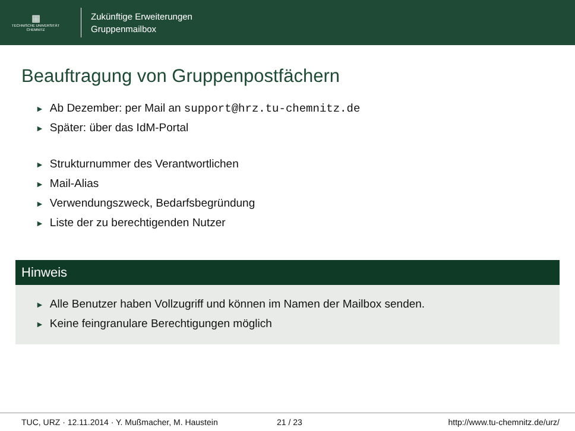▦
TECHNISCHE UNIVERSITÄT
CHEMNITZ
Zukünftige Erweiterungen
Gruppenmailbox
Beauftragung von Gruppenpostfächern
► Ab Dezember: per Mail an support@hrz.tu-chemnitz.de
► Später: über das IdM-Portal
► Strukturnummer des Verantwortlichen
► Mail-Alias
► Verwendungszweck, Bedarfsbegründung
► Liste der zu berechtigenden Nutzer
Hinweis
► Alle Benutzer haben Vollzugriff und können im Namen der Mailbox senden.
► Keine feingranulare Berechtigungen möglich
TUC, URZ · 12.11.2014 · Y. Mußmacher, M. Haustein 21 / 23 http://www.tu-chemnitz.de/urz/